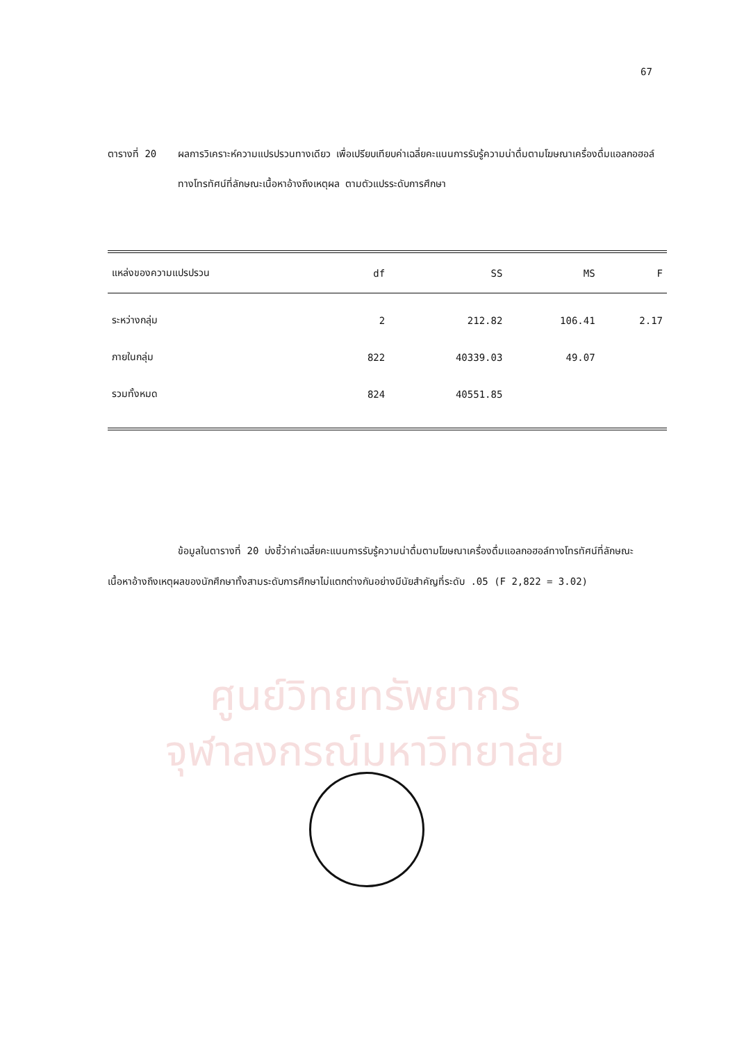ศูนย์วิทยทรัพยากร
จุฬาลงกรณ์มหาวิทยาลัย
67
ตารางที่ 20 ผลการวิเคราะห์ความแปรปรวนทางเดียว เพื่อเปรียบเทียบค่าเฉลี่ยคะแนนการรับรู้ความน่าดื่มตามโฆษณาเครื่องดื่มแอลกอฮอล์ทางโทรทัศน์ที่ลักษณะเนื้อหาอ้างถึงเหตุผล ตามตัวแปรระดับการศึกษา
| แหล่งของความแปรปรวน | df | SS | MS | F |
| --- | --- | --- | --- | --- |
| ระหว่างกลุ่ม | 2 | 212.82 | 106.41 | 2.17 |
| ภายในกลุ่ม | 822 | 40339.03 | 49.07 | |
| รวมทั้งหมด | 824 | 40551.85 | | |
ข้อมูลในตารางที่ 20 บ่งชี้ว่าค่าเฉลี่ยคะแนนการรับรู้ความน่าดื่มตามโฆษณาเครื่องดื่มแอลกอฮอล์ทางโทรทัศน์ที่ลักษณะเนื้อหาอ้างถึงเหตุผลของนักศึกษาทั้งสามระดับการศึกษาไม่แตกต่างกันอย่างมีนัยสำคัญที่ระดับ .05 (F 2,822 = 3.02)